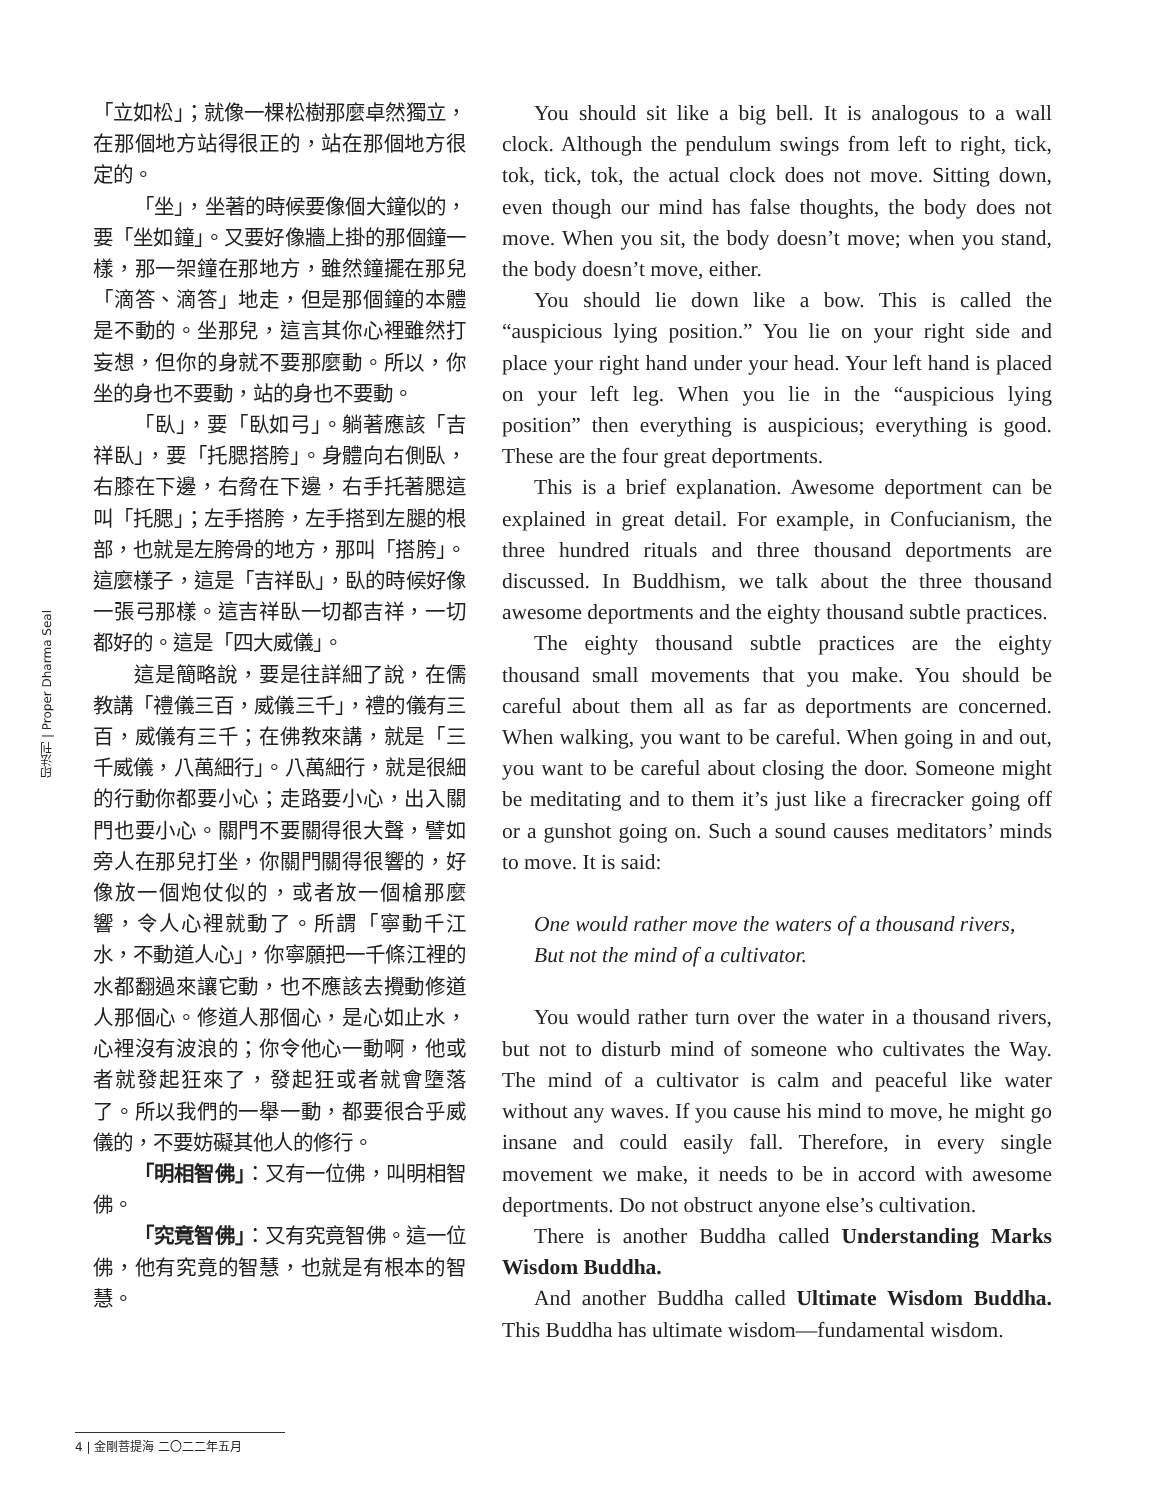印法刊 | Proper Dharma Seal
「立如松」；就像一棵松樹那麼卓然獨立，在那個地方站得很正的，站在那個地方很定的。
「坐」，坐著的時候要像個大鐘似的，要「坐如鐘」。又要好像牆上掛的那個鐘一樣，那一架鐘在那地方，雖然鐘擺在那兒「滴答、滴答」地走，但是那個鐘的本體是不動的。坐那兒，這言其你心裡雖然打妄想，但你的身就不要那麼動。所以，你坐的身也不要動，站的身也不要動。
「臥」，要「臥如弓」。躺著應該「吉祥臥」，要「托腮搭胯」。身體向右側臥，右膝在下邊，右脅在下邊，右手托著腮這叫「托腮」；左手搭胯，左手搭到左腿的根部，也就是左胯骨的地方，那叫「搭胯」。這麼樣子，這是「吉祥臥」，臥的時候好像一張弓那樣。這吉祥臥一切都吉祥，一切都好的。這是「四大威儀」。
這是簡略說，要是往詳細了說，在儒教講「禮儀三百，威儀三千」，禮的儀有三百，威儀有三千；在佛教來講，就是「三千威儀，八萬細行」。八萬細行，就是很細的行動你都要小心；走路要小心，出入關門也要小心。關門不要關得很大聲，譬如旁人在那兒打坐，你關門關得很響的，好像放一個炮仗似的，或者放一個槍那麼響，令人心裡就動了。所謂「寧動千江水，不動道人心」，你寧願把一千條江裡的水都翻過來讓它動，也不應該去攪動修道人那個心。修道人那個心，是心如止水，心裡沒有波浪的；你令他心一動啊，他或者就發起狂來了，發起狂或者就會墮落了。所以我們的一舉一動，都要很合乎威儀的，不要妨礙其他人的修行。
「明相智佛」：又有一位佛，叫明相智佛。
「究竟智佛」：又有究竟智佛。這一位佛，他有究竟的智慧，也就是有根本的智慧。
You should sit like a big bell. It is analogous to a wall clock. Although the pendulum swings from left to right, tick, tok, tick, tok, the actual clock does not move. Sitting down, even though our mind has false thoughts, the body does not move. When you sit, the body doesn’t move; when you stand, the body doesn’t move, either.
You should lie down like a bow. This is called the “auspicious lying position.” You lie on your right side and place your right hand under your head. Your left hand is placed on your left leg. When you lie in the “auspicious lying position” then everything is auspicious; everything is good. These are the four great deportments.
This is a brief explanation. Awesome deportment can be explained in great detail. For example, in Confucianism, the three hundred rituals and three thousand deportments are discussed. In Buddhism, we talk about the three thousand awesome deportments and the eighty thousand subtle practices.
The eighty thousand subtle practices are the eighty thousand small movements that you make. You should be careful about them all as far as deportments are concerned. When walking, you want to be careful. When going in and out, you want to be careful about closing the door. Someone might be meditating and to them it’s just like a firecracker going off or a gunshot going on. Such a sound causes meditators’ minds to move. It is said:
One would rather move the waters of a thousand rivers,
But not the mind of a cultivator.
You would rather turn over the water in a thousand rivers, but not to disturb mind of someone who cultivates the Way. The mind of a cultivator is calm and peaceful like water without any waves. If you cause his mind to move, he might go insane and could easily fall. Therefore, in every single movement we make, it needs to be in accord with awesome deportments. Do not obstruct anyone else’s cultivation.
There is another Buddha called Understanding Marks Wisdom Buddha.
And another Buddha called Ultimate Wisdom Buddha. This Buddha has ultimate wisdom—fundamental wisdom.
4 | 金剛菩提海 二〇二二年五月